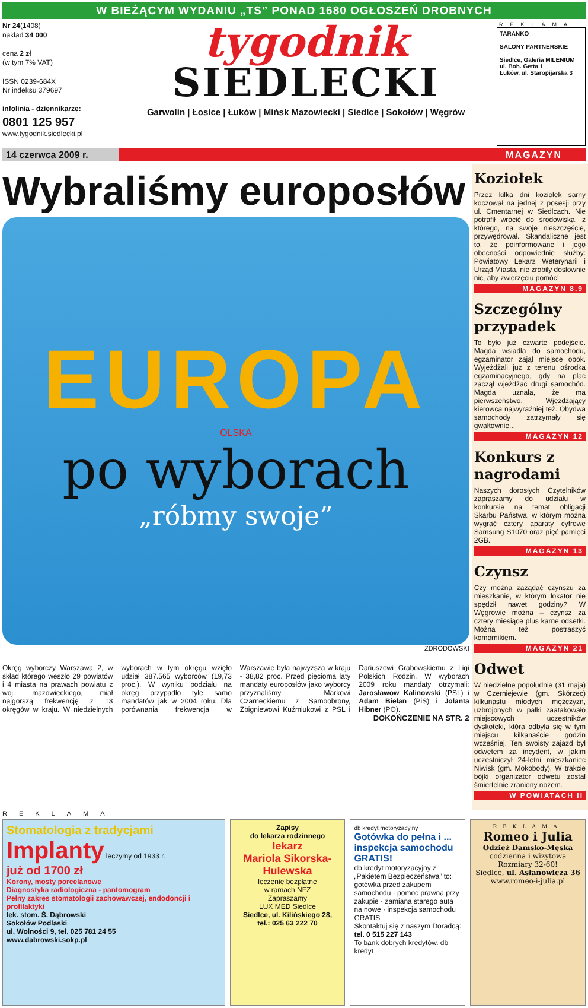W BIEŻĄCYM WYDANIU „TS” PONAD 1680 OGŁOSZEŃ DROBNYCH
Nr 24(1408)
nakład 34 000
cena 2 zł
(w tym 7% VAT)
ISSN 0239-684X
Nr indeksu 379697
infolinia - dziennikarze:
0801 125 957
www.tygodnik.siedlecki.pl
tygodnik
SIEDLECKI
Garwolin | Łosice | Łuków | Mińsk Mazowiecki | Siedlce | Sokołów | Węgrów
REKLAMA
TARANKO
SALONY PARTNERSKIE
Siedlce, Galeria MILENIUM ul. Boh. Getta 1
Łuków, ul. Staropijarska 3
14 czerwca 2009 r. MAGAZYN
Wybraliśmy europosłów
EUROPA
OLSKA
po wyborach
„róbmy swoje”
ZDRODOWSKI
Okręg wyborczy Warszawa 2, w skład którego weszło 29 powiatów i 4 miasta na prawach powiatu z woj. mazowieckiego, miał najgorszą frekwencję z 13 okręgów w kraju. W niedzielnych wyborach w tym okręgu wzięło udział 387.565 wyborców (19,73 proc.). W wyniku podziału na okręg przypadło tyle samo mandatów jak w 2004 roku. Dla porównania frekwencja w Warszawie była najwyższa w kraju - 38,82 proc. Przed pięcioma laty mandaty europosłów jako wyborcy przyznaliśmy Markowi Czarneckiemu z Samoobrony, Zbigniewowi Kuźmiukowi z PSL i Dariuszowi Grabowskiemu z Ligi Polskich Rodzin. W wyborach 2009 roku mandaty otrzymali: Jarosławow Kalinowski (PSL) i Adam Bielan (PiS) i Jolanta Hibner (PO).
DOKOŃCZENIE NA STR. 2
Koziołek
Przez kilka dni koziołek sarny koczował na jednej z posesji przy ul. Cmentarnej w Siedlcach. Nie potrafił wrócić do środowiska, z którego, na swoje nieszczęście, przywędrował. Skandaliczne jest to, że poinformowane i jego obecności odpowiednie służby: Powiatowy Lekarz Weterynarii i Urząd Miasta, nie zrobiły dosłownie nic, aby zwierzęciu pomóc!
MAGAZYN 8,9
Szczególny przypadek
To było już czwarte podejście. Magda wsiadła do samochodu, egzaminator zajął miejsce obok. Wyjeżdżali już z terenu ośrodka egzaminacyjnego, gdy na plac zaczął wjeżdżać drugi samochód. Magda uznała, że ma pierwszeństwo. Wjeżdżający kierowca najwyraźniej też. Obydwa samochody zatrzymały się gwałtownie...
MAGAZYN 12
Konkurs z nagrodami
Naszych dorosłych Czytelników zapraszamy do udziału w konkursie na temat obligacji Skarbu Państwa, w którym można wygrać cztery aparaty cyfrowe Samsung S1070 oraz pięć pamięci 2GB.
MAGAZYN 13
Czynsz
Czy można zażądać czynszu za mieszkanie, w którym lokator nie spędził nawet godziny? W Węgrowie można – czynsz za cztery miesiące plus karne odsetki. Można też postraszyć komornikiem.
MAGAZYN 21
Odwet
W niedzielne popołudnie (31 maja) w Czerniejewie (gm. Skórzec) kilkunastu młodych mężczyzn, uzbrojonych w pałki zaatakowało miejscowych uczestników dyskoteki, która odbyła się w tym miejscu kilkanaście godzin wcześniej. Ten swoisty zajazd był odwetem za incydent, w jakim uczestniczył 24-letni mieszkaniec Niwisk (gm. Mokobody). W trakcie bójki organizator odwetu został śmiertelnie zraniony nożem.
W POWIATACH II
REKLAMA
Stomatologia z tradycjami
Implanty leczymy od 1933 r.
już od 1700 zł
Korony, mosty porcelanowe
Diagnostyka radiologiczna - pantomogram
Pełny zakres stomatologii zachowawczej, endodoncji i profilaktyki
lek. stom. Ś. Dąbrowski
Sokołów Podlaski
ul. Wolności 9, tel. 025 781 24 55
www.dabrowski.sokp.pl
Zapisy
do lekarza rodzinnego
lekarz
Mariola Sikorska-Hulewska
leczenie bezpłatne
w ramach NFZ
Zapraszamy
LUX MED Siedlce
Siedlce, ul. Kilińskiego 28,
tel.: 025 63 222 70
db kredyt motoryzacyjny
Gotówka do pełna i ... inspekcja samochodu GRATIS!
db kredyt motoryzacyjny z „Pakietem Bezpieczeństwa” to:
gotówka przed zakupem samochodu · pomoc prawna przy zakupie · zamiana starego auta na nowe · inspekcja samochodu GRATIS
Skontaktuj się z naszym Doradcą: tel. 0 515 227 143
To bank dobrych kredytów. db kredyt
REKLAMA
Romeo i Julia
Odzież Damsko-Męska
codzienna i wizytowa
Rozmiary 32-60!
Siedlce, ul. Asłanowicza 36
www.romeo-i-julia.pl